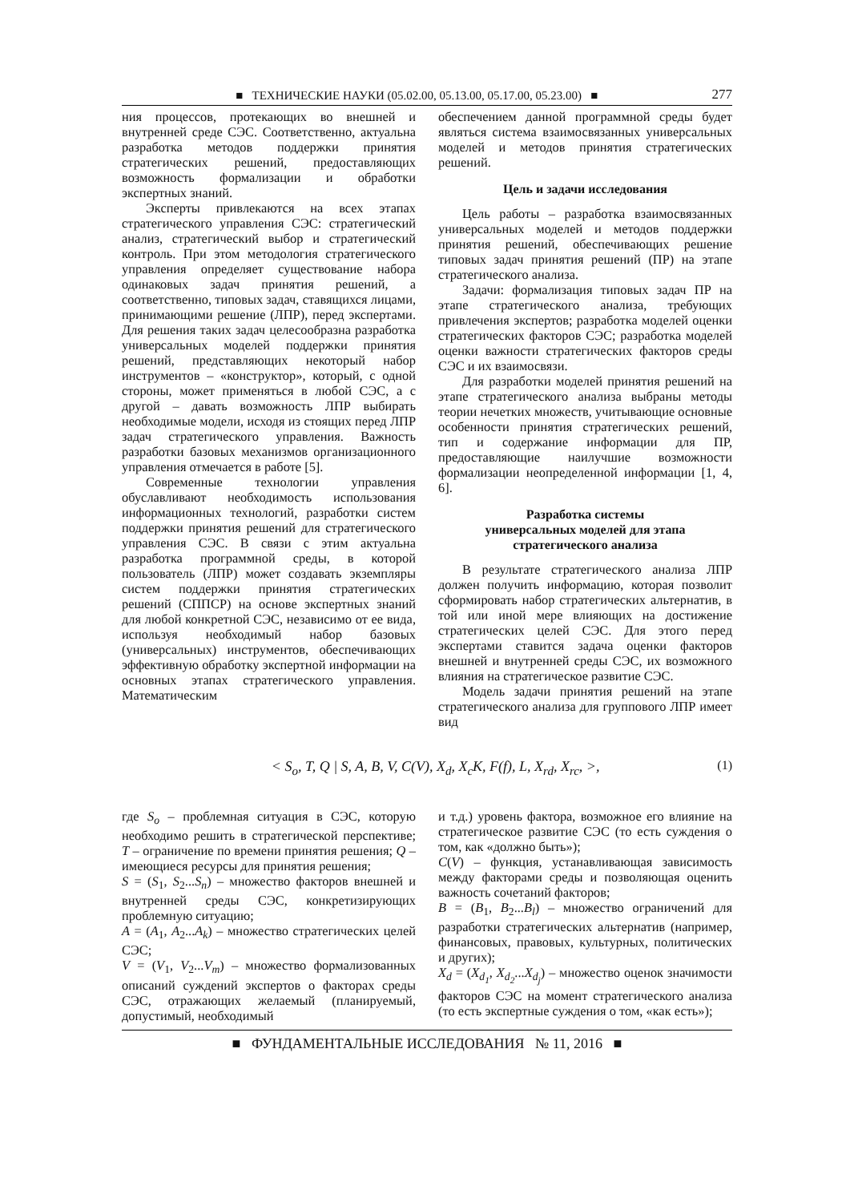■ ТЕХНИЧЕСКИЕ НАУКИ (05.02.00, 05.13.00, 05.17.00, 05.23.00) ■ 277
ния процессов, протекающих во внешней и внутренней среде СЭС. Соответственно, актуальна разработка методов поддержки принятия стратегических решений, предоставляющих возможность формализации и обработки экспертных знаний.
Эксперты привлекаются на всех этапах стратегического управления СЭС: стратегический анализ, стратегический выбор и стратегический контроль. При этом методология стратегического управления определяет существование набора одинаковых задач принятия решений, а соответственно, типовых задач, ставящихся лицами, принимающими решение (ЛПР), перед экспертами. Для решения таких задач целесообразна разработка универсальных моделей поддержки принятия решений, представляющих некоторый набор инструментов – «конструктор», который, с одной стороны, может применяться в любой СЭС, а с другой – давать возможность ЛПР выбирать необходимые модели, исходя из стоящих перед ЛПР задач стратегического управления. Важность разработки базовых механизмов организационного управления отмечается в работе [5].
Современные технологии управления обуславливают необходимость использования информационных технологий, разработки систем поддержки принятия решений для стратегического управления СЭС. В связи с этим актуальна разработка программной среды, в которой пользователь (ЛПР) может создавать экземпляры систем поддержки принятия стратегических решений (СППСР) на основе экспертных знаний для любой конкретной СЭС, независимо от ее вида, используя необходимый набор базовых (универсальных) инструментов, обеспечивающих эффективную обработку экспертной информации на основных этапах стратегического управления. Математическим
обеспечением данной программной среды будет являться система взаимосвязанных универсальных моделей и методов принятия стратегических решений.
Цель и задачи исследования
Цель работы – разработка взаимосвязанных универсальных моделей и методов поддержки принятия решений, обеспечивающих решение типовых задач принятия решений (ПР) на этапе стратегического анализа.
Задачи: формализация типовых задач ПР на этапе стратегического анализа, требующих привлечения экспертов; разработка моделей оценки стратегических факторов СЭС; разработка моделей оценки важности стратегических факторов среды СЭС и их взаимосвязи.
Для разработки моделей принятия решений на этапе стратегического анализа выбраны методы теории нечетких множеств, учитывающие основные особенности принятия стратегических решений, тип и содержание информации для ПР, предоставляющие наилучшие возможности формализации неопределенной информации [1, 4, 6].
Разработка системы
универсальных моделей для этапа
стратегического анализа
В результате стратегического анализа ЛПР должен получить информацию, которая позволит сформировать набор стратегических альтернатив, в той или иной мере влияющих на достижение стратегических целей СЭС. Для этого перед экспертами ставится задача оценки факторов внешней и внутренней среды СЭС, их возможного влияния на стратегическое развитие СЭС.
Модель задачи принятия решений на этапе стратегического анализа для группового ЛПР имеет вид
< S<sub>o</sub>, T, Q | S, A, B, V, C(V), X<sub>d</sub>, X<sub>c</sub>K, F(f), L, X<sub>rd</sub>, X<sub>rc</sub>, >, (1)
где S<sub>o</sub> – проблемная ситуация в СЭС, которую необходимо решить в стратегической перспективе; T – ограничение по времени принятия решения; Q – имеющиеся ресурсы для принятия решения;
S = (S<sub>1</sub>, S<sub>2</sub>...S<sub>n</sub>) – множество факторов внешней и внутренней среды СЭС, конкретизирующих проблемную ситуацию;
A = (A<sub>1</sub>, A<sub>2</sub>...A<sub>k</sub>) – множество стратегических целей СЭС;
V = (V<sub>1</sub>, V<sub>2</sub>...V<sub>m</sub>) – множество формализованных описаний суждений экспертов о факторах среды СЭС, отражающих желаемый (планируемый, допустимый, необходимый
и т.д.) уровень фактора, возможное его влияние на стратегическое развитие СЭС (то есть суждения о том, как «должно быть»);
C(V) – функция, устанавливающая зависимость между факторами среды и позволяющая оценить важность сочетаний факторов;
B = (B<sub>1</sub>, B<sub>2</sub>...B<sub>l</sub>) – множество ограничений для разработки стратегических альтернатив (например, финансовых, правовых, культурных, политических и других);
X<sub>d</sub> = (X<sub>d<sub>1</sub></sub>, X<sub>d<sub>2</sub></sub>...X<sub>d<sub>j</sub></sub>) – множество оценок значимости факторов СЭС на момент стратегического анализа (то есть экспертные суждения о том, «как есть»);
■ ФУНДАМЕНТАЛЬНЫЕ ИССЛЕДОВАНИЯ № 11, 2016 ■